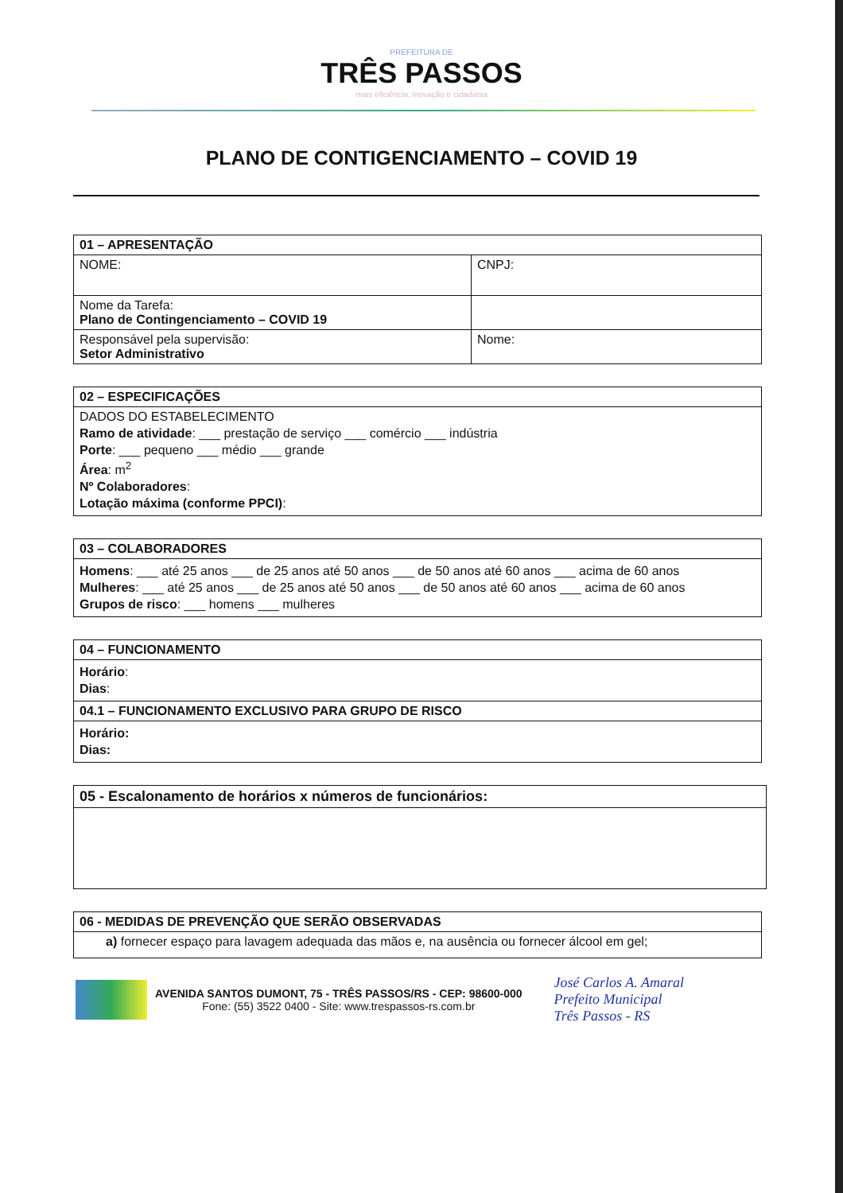PREFEITURA DE
TRÊS PASSOS
mais eficiência, inovação e cidadania
PLANO DE CONTIGENCIAMENTO – COVID 19
| 01 – APRESENTAÇÃO | |
| NOME: | CNPJ: |
| Nome da Tarefa: Plano de Contingenciamento – COVID 19 | |
| Responsável pela supervisão: Setor Administrativo | Nome: |
| 02 – ESPECIFICAÇÕES |
| DADOS DO ESTABELECIMENTO Ramo de atividade : ___ prestação de serviço ___ comércio ___ indústria Porte : ___ pequeno ___ médio ___ grande Área : m<sup>2</sup> Nº Colaboradores : Lotação máxima (conforme PPCI) : |
| 03 – COLABORADORES |
| Homens : ___ até 25 anos ___ de 25 anos até 50 anos ___ de 50 anos até 60 anos ___ acima de 60 anos Mulheres : ___ até 25 anos ___ de 25 anos até 50 anos ___ de 50 anos até 60 anos ___ acima de 60 anos Grupos de risco : ___ homens ___ mulheres |
| 04 – FUNCIONAMENTO |
| Horário : Dias : |
| 04.1 – FUNCIONAMENTO EXCLUSIVO PARA GRUPO DE RISCO |
| Horário: Dias: |
| 05 - Escalonamento de horários x números de funcionários: |
| 06 - MEDIDAS DE PREVENÇÃO QUE SERÃO OBSERVADAS |
| a) fornecer espaço para lavagem adequada das mãos e, na ausência ou fornecer álcool em gel; |
AVENIDA SANTOS DUMONT, 75 - TRÊS PASSOS/RS - CEP: 98600-000
Fone: (55) 3522 0400 - Site: www.trespassos-rs.com.br
José Carlos A. Amaral
Prefeito Municipal
Três Passos - RS